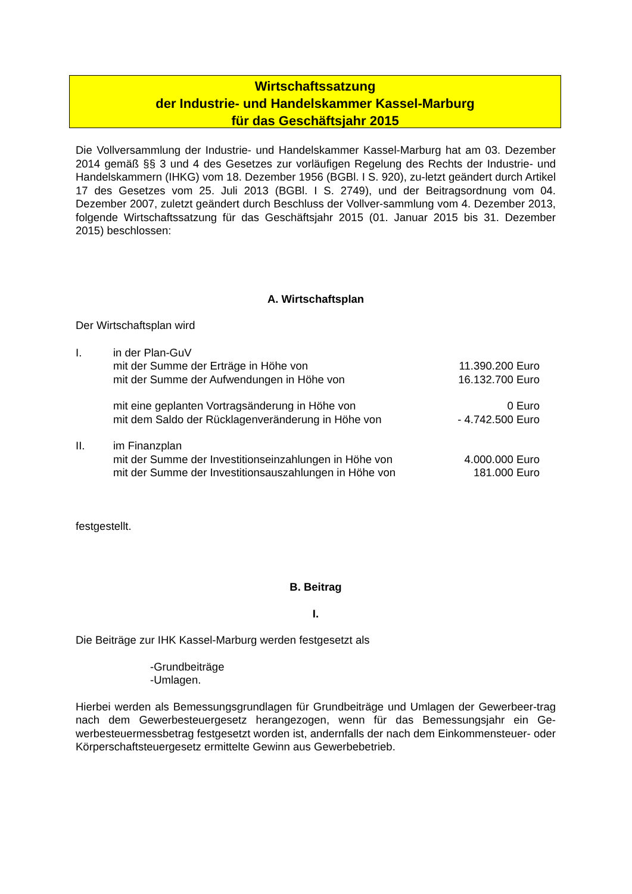Wirtschaftssatzung
der Industrie- und Handelskammer Kassel-Marburg
für das Geschäftsjahr 2015
Die Vollversammlung der Industrie- und Handelskammer Kassel-Marburg hat am 03. Dezember 2014 gemäß §§ 3 und 4 des Gesetzes zur vorläufigen Regelung des Rechts der Industrie- und Handelskammern (IHKG) vom 18. Dezember 1956 (BGBl. I S. 920), zu-letzt geändert durch Artikel 17 des Gesetzes vom 25. Juli 2013 (BGBl. I S. 2749), und der Beitragsordnung vom 04. Dezember 2007, zuletzt geändert durch Beschluss der Vollver-sammlung vom 4. Dezember 2013, folgende Wirtschaftssatzung für das Geschäftsjahr 2015 (01. Januar 2015 bis 31. Dezember 2015) beschlossen:
A. Wirtschaftsplan
Der Wirtschaftsplan wird
I. in der Plan-GuV
mit der Summe der Erträge in Höhe von 11.390.200 Euro
mit der Summe der Aufwendungen in Höhe von 16.132.700 Euro
mit eine geplanten Vortragsänderung in Höhe von 0 Euro
mit dem Saldo der Rücklagenveränderung in Höhe von - 4.742.500 Euro
II. im Finanzplan
mit der Summe der Investitionseinzahlungen in Höhe von 4.000.000 Euro
mit der Summe der Investitionsauszahlungen in Höhe von 181.000 Euro
festgestellt.
B. Beitrag
I.
Die Beiträge zur IHK Kassel-Marburg werden festgesetzt als
-Grundbeiträge
-Umlagen.
Hierbei werden als Bemessungsgrundlagen für Grundbeiträge und Umlagen der Gewerbeer-trag nach dem Gewerbesteuergesetz herangezogen, wenn für das Bemessungsjahr ein Ge-werbesteuermessbetrag festgesetzt worden ist, andernfalls der nach dem Einkommensteuer- oder Körperschaftsteuergesetz ermittelte Gewinn aus Gewerbebetrieb.